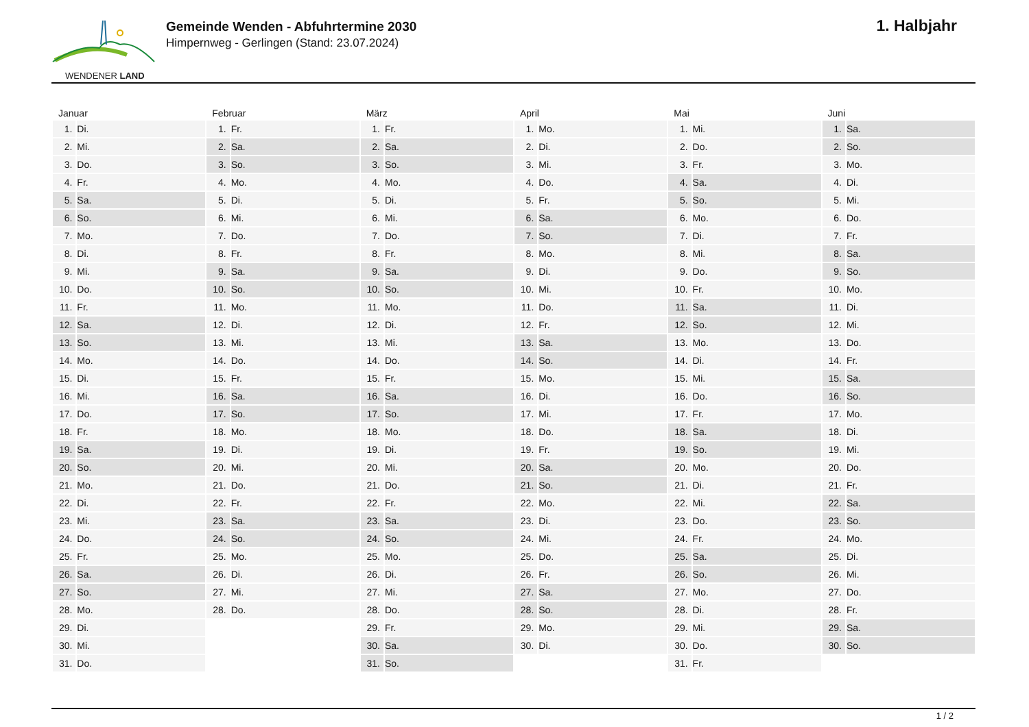WENDENER LAND
Gemeinde Wenden - Abfuhrtermine 2030
Himpernweg - Gerlingen (Stand: 23.07.2024)
1. Halbjahr
| Januar | | Februar | | März | | April | | Mai | | Juni | |
| --- | --- | --- | --- | --- | --- | --- | --- | --- | --- | --- | --- |
| 1. | Di. | 1. | Fr. | 1. | Fr. | 1. | Mo. | 1. | Mi. | 1. | Sa. |
| 2. | Mi. | 2. | Sa. | 2. | Sa. | 2. | Di. | 2. | Do. | 2. | So. |
| 3. | Do. | 3. | So. | 3. | So. | 3. | Mi. | 3. | Fr. | 3. | Mo. |
| 4. | Fr. | 4. | Mo. | 4. | Mo. | 4. | Do. | 4. | Sa. | 4. | Di. |
| 5. | Sa. | 5. | Di. | 5. | Di. | 5. | Fr. | 5. | So. | 5. | Mi. |
| 6. | So. | 6. | Mi. | 6. | Mi. | 6. | Sa. | 6. | Mo. | 6. | Do. |
| 7. | Mo. | 7. | Do. | 7. | Do. | 7. | So. | 7. | Di. | 7. | Fr. |
| 8. | Di. | 8. | Fr. | 8. | Fr. | 8. | Mo. | 8. | Mi. | 8. | Sa. |
| 9. | Mi. | 9. | Sa. | 9. | Sa. | 9. | Di. | 9. | Do. | 9. | So. |
| 10. | Do. | 10. | So. | 10. | So. | 10. | Mi. | 10. | Fr. | 10. | Mo. |
| 11. | Fr. | 11. | Mo. | 11. | Mo. | 11. | Do. | 11. | Sa. | 11. | Di. |
| 12. | Sa. | 12. | Di. | 12. | Di. | 12. | Fr. | 12. | So. | 12. | Mi. |
| 13. | So. | 13. | Mi. | 13. | Mi. | 13. | Sa. | 13. | Mo. | 13. | Do. |
| 14. | Mo. | 14. | Do. | 14. | Do. | 14. | So. | 14. | Di. | 14. | Fr. |
| 15. | Di. | 15. | Fr. | 15. | Fr. | 15. | Mo. | 15. | Mi. | 15. | Sa. |
| 16. | Mi. | 16. | Sa. | 16. | Sa. | 16. | Di. | 16. | Do. | 16. | So. |
| 17. | Do. | 17. | So. | 17. | So. | 17. | Mi. | 17. | Fr. | 17. | Mo. |
| 18. | Fr. | 18. | Mo. | 18. | Mo. | 18. | Do. | 18. | Sa. | 18. | Di. |
| 19. | Sa. | 19. | Di. | 19. | Di. | 19. | Fr. | 19. | So. | 19. | Mi. |
| 20. | So. | 20. | Mi. | 20. | Mi. | 20. | Sa. | 20. | Mo. | 20. | Do. |
| 21. | Mo. | 21. | Do. | 21. | Do. | 21. | So. | 21. | Di. | 21. | Fr. |
| 22. | Di. | 22. | Fr. | 22. | Fr. | 22. | Mo. | 22. | Mi. | 22. | Sa. |
| 23. | Mi. | 23. | Sa. | 23. | Sa. | 23. | Di. | 23. | Do. | 23. | So. |
| 24. | Do. | 24. | So. | 24. | So. | 24. | Mi. | 24. | Fr. | 24. | Mo. |
| 25. | Fr. | 25. | Mo. | 25. | Mo. | 25. | Do. | 25. | Sa. | 25. | Di. |
| 26. | Sa. | 26. | Di. | 26. | Di. | 26. | Fr. | 26. | So. | 26. | Mi. |
| 27. | So. | 27. | Mi. | 27. | Mi. | 27. | Sa. | 27. | Mo. | 27. | Do. |
| 28. | Mo. | 28. | Do. | 28. | Do. | 28. | So. | 28. | Di. | 28. | Fr. |
| 29. | Di. | | | 29. | Fr. | 29. | Mo. | 29. | Mi. | 29. | Sa. |
| 30. | Mi. | | | 30. | Sa. | 30. | Di. | 30. | Do. | 30. | So. |
| 31. | Do. | | | 31. | So. | | | 31. | Fr. | | |
1 / 2